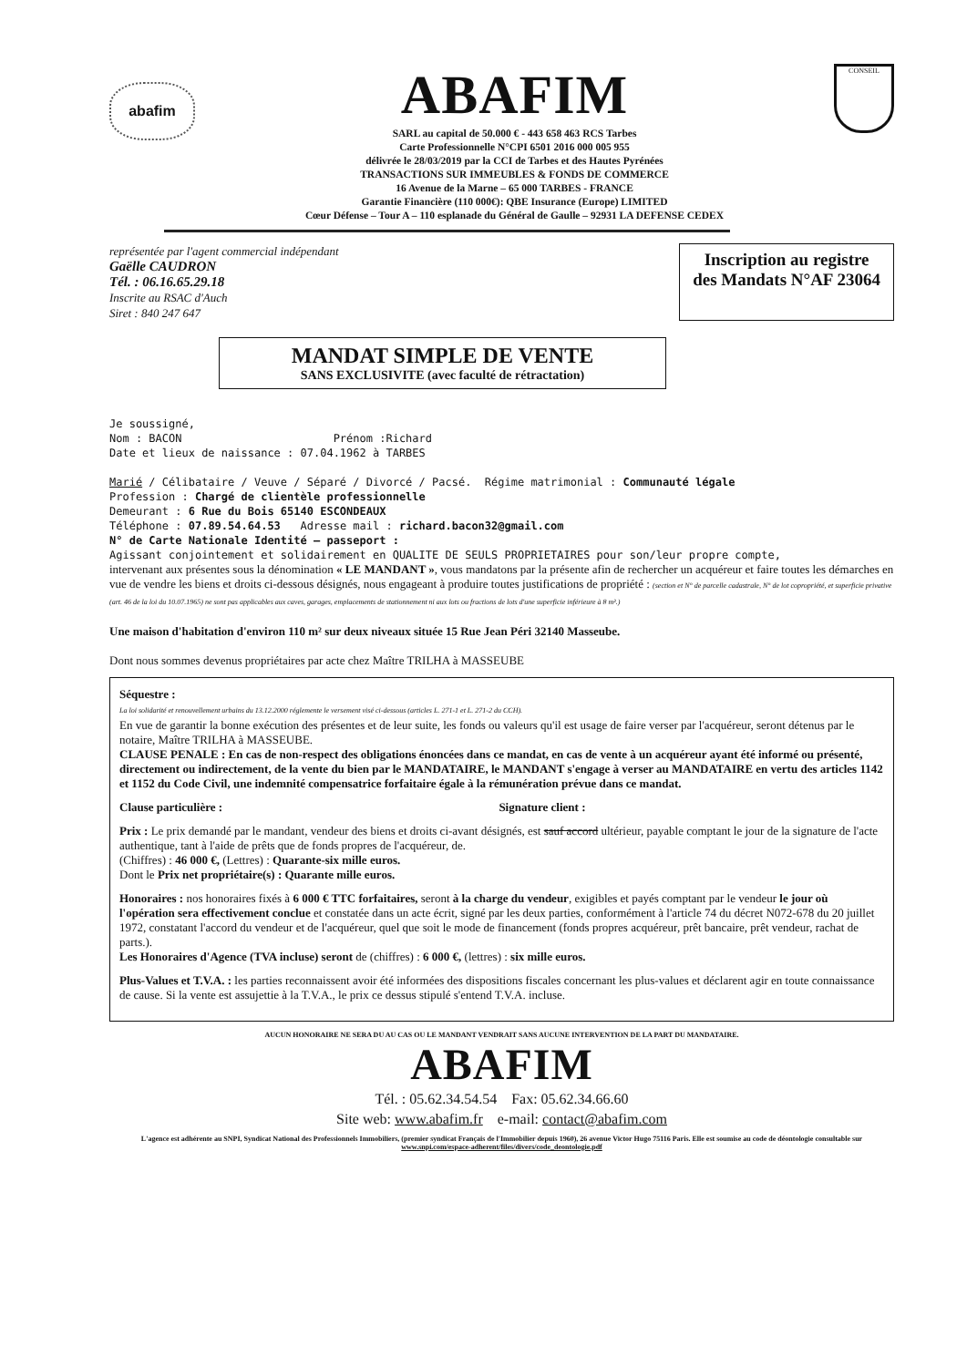abafim
ABAFIM
SARL au capital de 50.000 € - 443 658 463 RCS Tarbes
Carte Professionnelle N°CPI 6501 2016 000 005 955
délivrée le 28/03/2019 par la CCI de Tarbes et des Hautes Pyrénées
TRANSACTIONS SUR IMMEUBLES & FONDS DE COMMERCE
16 Avenue de la Marne – 65 000 TARBES - FRANCE
Garantie Financière (110 000€): QBE Insurance (Europe) LIMITED
Cœur Défense – Tour A – 110 esplanade du Général de Gaulle – 92931 LA DEFENSE CEDEX
CONSEIL
représentée par l'agent commercial indépendant
Gaëlle CAUDRON
Tél. : 06.16.65.29.18
Inscrite au RSAC d'Auch
Siret : 840 247 647
Inscription au registre
des Mandats N°AF 23064
MANDAT SIMPLE DE VENTE
SANS EXCLUSIVITE (avec faculté de rétractation)
Je soussigné,
Nom : BACON Prénom :Richard
Date et lieux de naissance : 07.04.1962 à TARBES
Marié / Célibataire / Veuve / Séparé / Divorcé / Pacsé. Régime matrimonial : Communauté légale
Profession : Chargé de clientèle professionnelle
Demeurant : 6 Rue du Bois 65140 ESCONDEAUX
Téléphone : 07.89.54.64.53 Adresse mail : richard.bacon32@gmail.com
N° de Carte Nationale Identité – passeport :
Agissant conjointement et solidairement en QUALITE DE SEULS PROPRIETAIRES pour son/leur propre compte,
intervenant aux présentes sous la dénomination « LE MANDANT », vous mandatons par la présente afin de rechercher un acquéreur et faire toutes les démarches en vue de vendre les biens et droits ci-dessous désignés, nous engageant à produire toutes justifications de propriété : (section et N° de parcelle cadastrale, N° de lot copropriété, et superficie privative (art. 46 de la loi du 10.07.1965) ne sont pas applicables aux caves, garages, emplacements de stationnement ni aux lots ou fractions de lots d'une superficie inférieure à 8 m².)
Une maison d'habitation d'environ 110 m² sur deux niveaux située 15 Rue Jean Péri 32140 Masseube.
Dont nous sommes devenus propriétaires par acte chez Maître TRILHA à MASSEUBE
Séquestre :
La loi solidarité et renouvellement urbains du 13.12.2000 réglemente le versement visé ci-dessous (articles L. 271-1 et L. 271-2 du CCH).
En vue de garantir la bonne exécution des présentes et de leur suite, les fonds ou valeurs qu'il est usage de faire verser par l'acquéreur, seront détenus par le notaire, Maître TRILHA à MASSEUBE.
CLAUSE PENALE : En cas de non-respect des obligations énoncées dans ce mandat, en cas de vente à un acquéreur ayant été informé ou présenté, directement ou indirectement, de la vente du bien par le MANDATAIRE, le MANDANT s'engage à verser au MANDATAIRE en vertu des articles 1142 et 1152 du Code Civil, une indemnité compensatrice forfaitaire égale à la rémunération prévue dans ce mandat.
Clause particulière : Signature client :
Prix : Le prix demandé par le mandant, vendeur des biens et droits ci-avant désignés, est sauf accord ultérieur, payable comptant le jour de la signature de l'acte authentique, tant à l'aide de prêts que de fonds propres de l'acquéreur, de.
(Chiffres) : 46 000 €, (Lettres) : Quarante-six mille euros.
Dont le Prix net propriétaire(s) : Quarante mille euros.
Honoraires : nos honoraires fixés à 6 000 € TTC forfaitaires, seront à la charge du vendeur, exigibles et payés comptant par le vendeur le jour où l'opération sera effectivement conclue et constatée dans un acte écrit, signé par les deux parties, conformément à l'article 74 du décret N072-678 du 20 juillet 1972, constatant l'accord du vendeur et de l'acquéreur, quel que soit le mode de financement (fonds propres acquéreur, prêt bancaire, prêt vendeur, rachat de parts.).
Les Honoraires d'Agence (TVA incluse) seront de (chiffres) : 6 000 €, (lettres) : six mille euros.
Plus-Values et T.V.A. : les parties reconnaissent avoir été informées des dispositions fiscales concernant les plus-values et déclarent agir en toute connaissance de cause. Si la vente est assujettie à la T.V.A., le prix ce dessus stipulé s'entend T.V.A. incluse.
AUCUN HONORAIRE NE SERA DU AU CAS OU LE MANDANT VENDRAIT SANS AUCUNE INTERVENTION DE LA PART DU MANDATAIRE.
ABAFIM
Tél. : 05.62.34.54.54 Fax: 05.62.34.66.60
Site web: www.abafim.fr e-mail: contact@abafim.com
L'agence est adhérente au SNPI, Syndicat National des Professionnels Immobiliers, (premier syndicat Français de l'Immobilier depuis 1960), 26 avenue Victor Hugo 75116 Paris. Elle est soumise au code de déontologie consultable sur www.snpi.com/espace-adherent/files/divers/code_deontologie.pdf